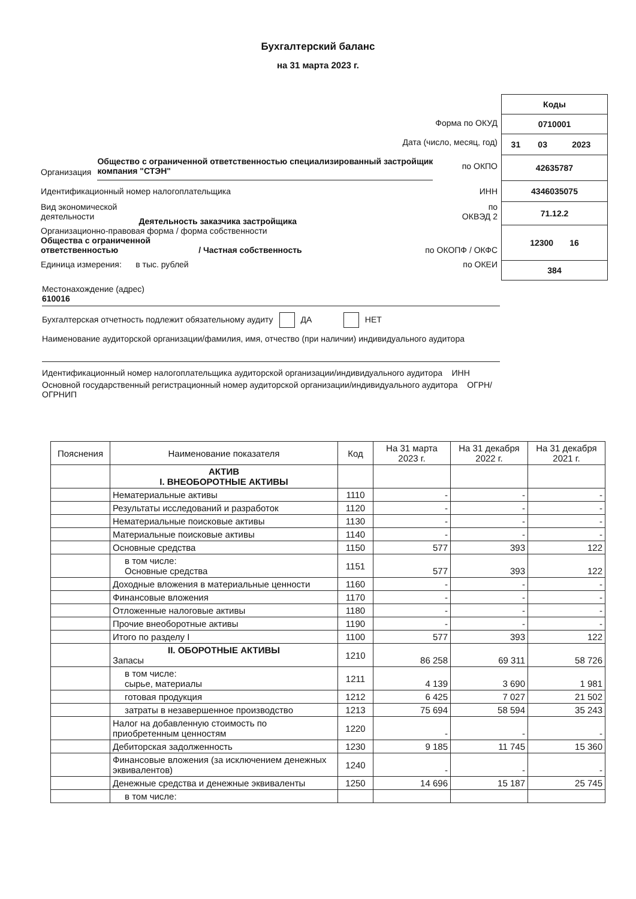Бухгалтерский баланс
на 31 марта 2023 г.
Форма по ОКУД
Дата (число, месяц, год)
Организация Общество с ограниченной ответственностью специализированный застройщик компания "СТЭН" по ОКПО
Идентификационный номер налогоплательщика ИНН
Вид экономической
деятельности Деятельность заказчика застройщика по
ОКВЭД 2
Организационно-правовая форма / форма собственности
Общества с ограниченной
ответственностью / Частная собственность по ОКОПФ / ОКФС
Единица измерения: в тыс. рублей по ОКЕИ
| Коды |
| 0710001 |
| / 31 / 03 / 2023 / |
| 42635787 |
| 4346035075 |
| 71.12.2 |
| 12300 16 |
| 384 |
Местонахождение (адрес)
610016
Бухгалтерская отчетность подлежит обязательному аудиту ДА НЕТ
Наименование аудиторской организации/фамилия, имя, отчество (при наличии) индивидуального аудитора
Идентификационный номер налогоплательщика аудиторской организации/индивидуального аудитора ИНН
Основной государственный регистрационный номер аудиторской организации/индивидуального аудитора ОГРН/ ОГРНИП
| Пояснения | Наименование показателя | Код | На 31 марта 2023 г. | На 31 декабря 2022 г. | На 31 декабря 2021 г. |
| --- | --- | --- | --- | --- | --- |
| | АКТИВ I. ВНЕОБОРОТНЫЕ АКТИВЫ | | | | |
| | Нематериальные активы | 1110 | - | - | - |
| | Результаты исследований и разработок | 1120 | - | - | - |
| | Нематериальные поисковые активы | 1130 | - | - | - |
| | Материальные поисковые активы | 1140 | - | - | - |
| | Основные средства | 1150 | 577 | 393 | 122 |
| | в том числе: Основные средства | 1151 | 577 | 393 | 122 |
| | Доходные вложения в материальные ценности | 1160 | - | - | - |
| | Финансовые вложения | 1170 | - | - | - |
| | Отложенные налоговые активы | 1180 | - | - | - |
| | Прочие внеоборотные активы | 1190 | - | - | - |
| | Итого по разделу I | 1100 | 577 | 393 | 122 |
| | II. ОБОРОТНЫЕ АКТИВЫ Запасы | 1210 | 86 258 | 69 311 | 58 726 |
| | в том числе: сырье, материалы | 1211 | 4 139 | 3 690 | 1 981 |
| | готовая продукция | 1212 | 6 425 | 7 027 | 21 502 |
| | затраты в незавершенное производство | 1213 | 75 694 | 58 594 | 35 243 |
| | Налог на добавленную стоимость по приобретенным ценностям | 1220 | - | - | - |
| | Дебиторская задолженность | 1230 | 9 185 | 11 745 | 15 360 |
| | Финансовые вложения (за исключением денежных эквивалентов) | 1240 | - | - | - |
| | Денежные средства и денежные эквиваленты | 1250 | 14 696 | 15 187 | 25 745 |
| | в том числе: | | | | |